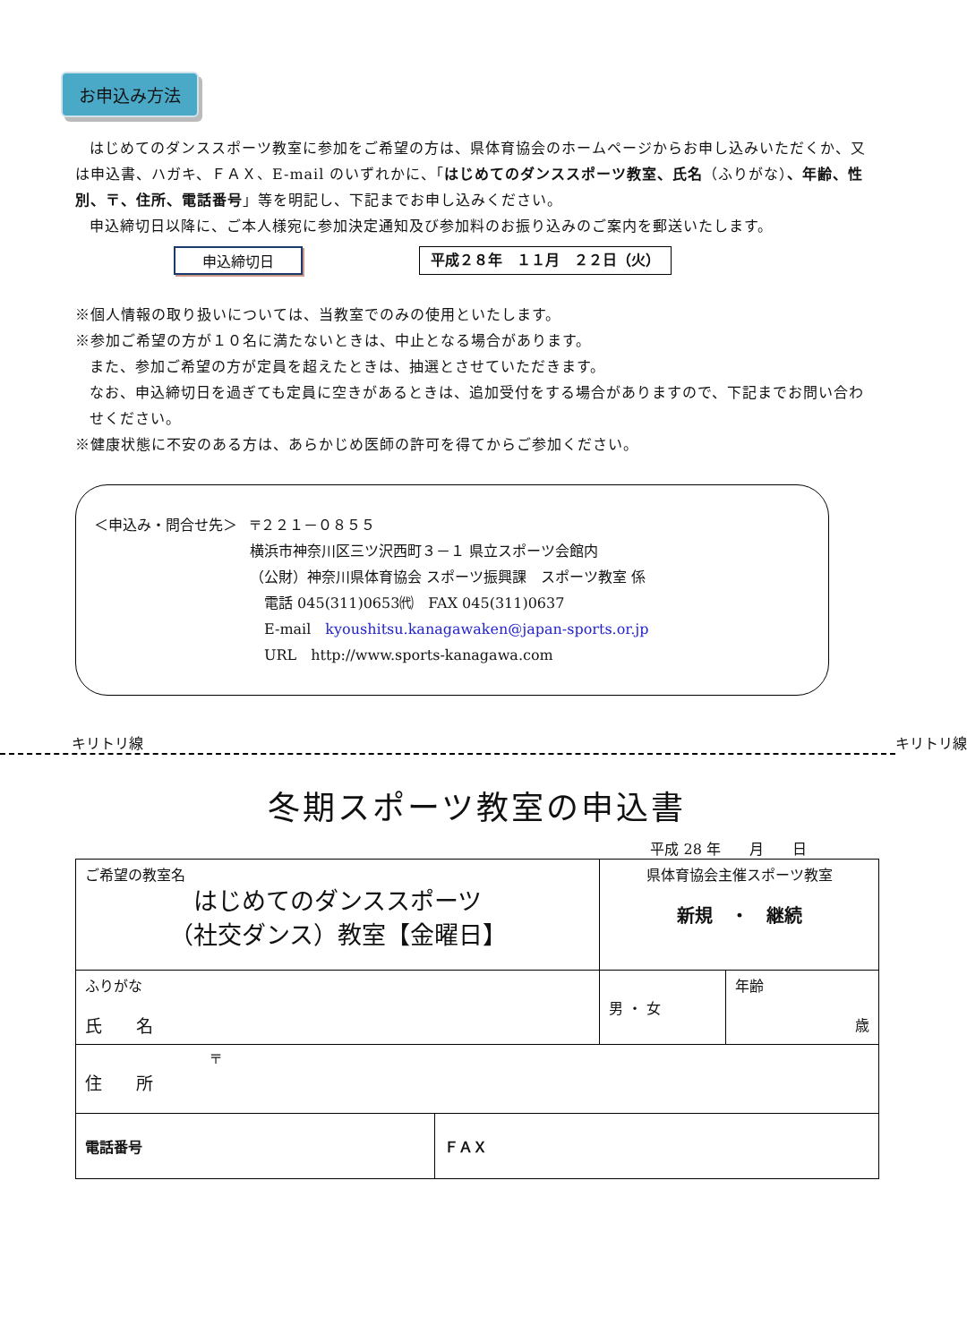お申込み方法
はじめてのダンススポーツ教室に参加をご希望の方は、県体育協会のホームページからお申し込みいただくか、又は申込書、ハガキ、ＦＡＸ、E-mail のいずれかに、「はじめてのダンススポーツ教室、氏名（ふりがな）、年齢、性別、〒、住所、電話番号」等を明記し、下記までお申し込みください。
申込締切日以降に、ご本人様宛に参加決定通知及び参加料のお振り込みのご案内を郵送いたします。
申込締切日 平成２８年　１１月　２２日（火）
※個人情報の取り扱いについては、当教室でのみの使用といたします。
※参加ご希望の方が１０名に満たないときは、中止となる場合があります。
また、参加ご希望の方が定員を超えたときは、抽選とさせていただきます。
なお、申込締切日を過ぎても定員に空きがあるときは、追加受付をする場合がありますので、下記までお問い合わせください。
※健康状態に不安のある方は、あらかじめ医師の許可を得てからご参加ください。
＜申込み・問合せ先＞ 〒２２１－０８５５
横浜市神奈川区三ツ沢西町３－１ 県立スポーツ会館内
（公財）神奈川県体育協会 スポーツ振興課　スポーツ教室 係
　電話 045(311)0653㈹　FAX 045(311)0637
　E-mail　kyoushitsu.kanagawaken@japan-sports.or.jp
　URL　http://www.sports-kanagawa.com
キリトリ線 キリトリ線
冬期スポーツ教室の申込書
平成 28 年　　月　　日
| ご希望の教室名 はじめてのダンススポーツ （社交ダンス）教室【金曜日】 | | 県体育協会主催スポーツ教室 新規 ・ 継続 | |
| ふりがな 氏 名 | | 男 ・ 女 | 年齢 歳 |
| 〒 住 所 | | | |
| 電話番号 | ＦＡＸ | | |